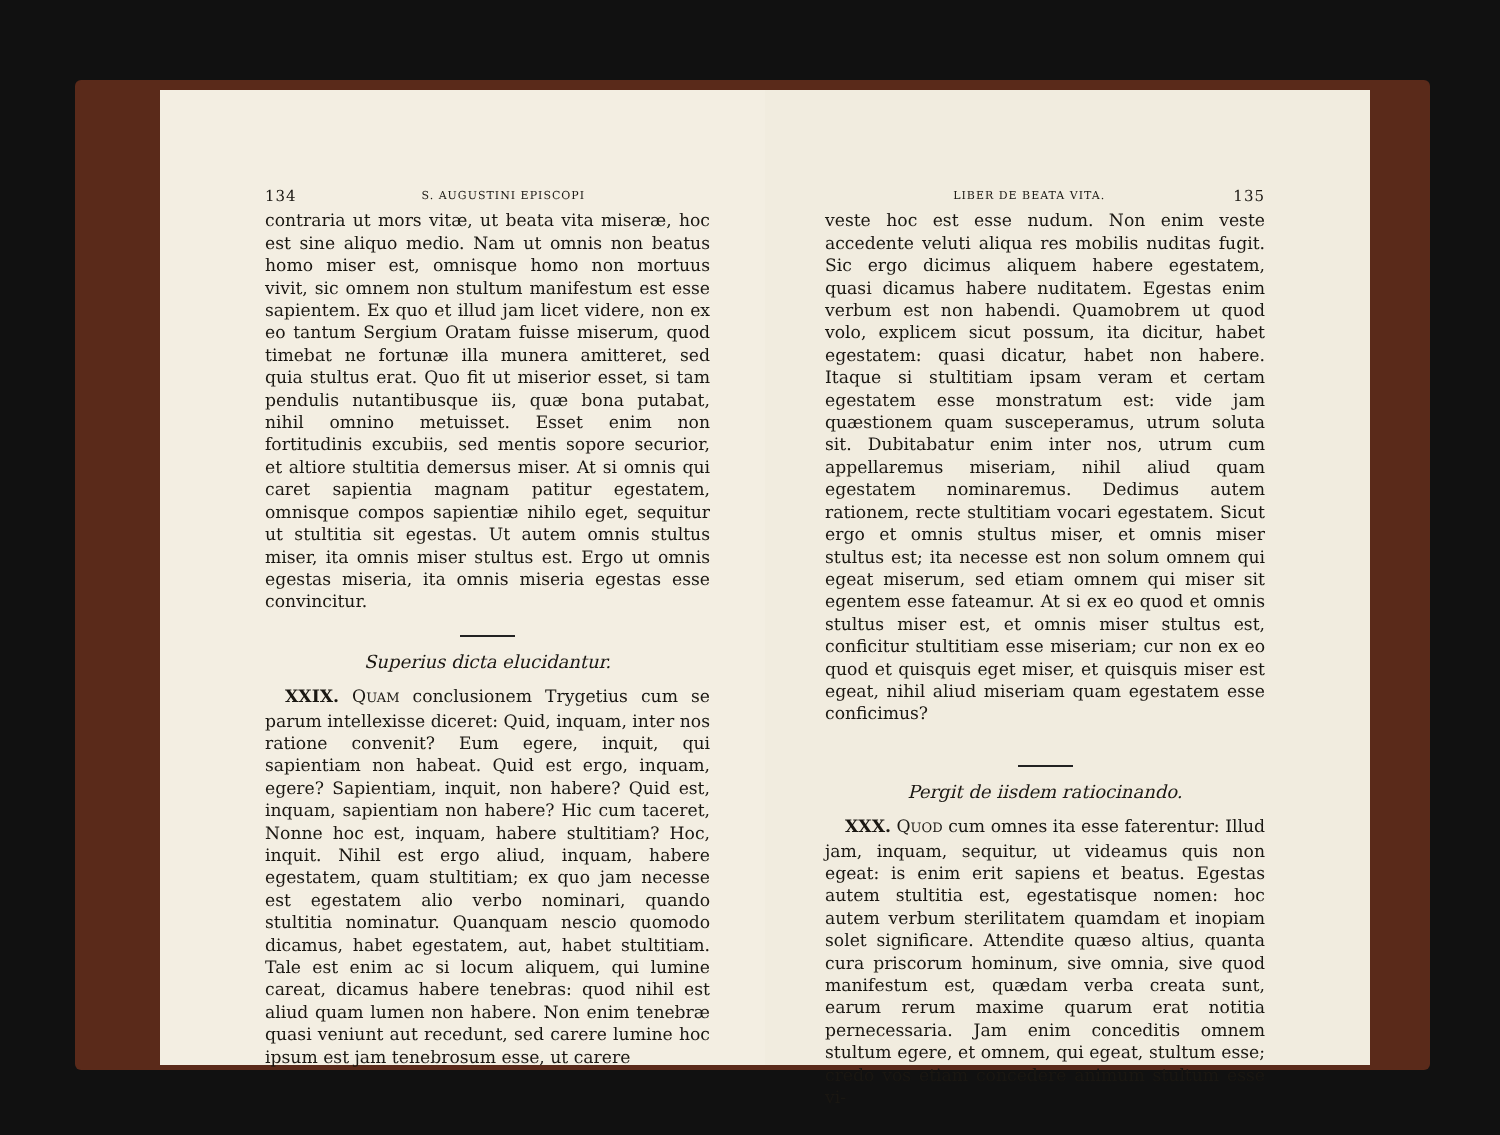134 S. AUGUSTINI EPISCOPI
contraria ut mors vitæ, ut beata vita miseræ, hoc est sine aliquo medio. Nam ut omnis non beatus homo miser est, omnisque homo non mortuus vivit, sic omnem non stultum manifestum est esse sapientem. Ex quo et illud jam licet videre, non ex eo tantum Sergium Oratam fuisse miserum, quod timebat ne fortunæ illa munera amitteret, sed quia stultus erat. Quo fit ut miserior esset, si tam pendulis nutantibusque iis, quæ bona putabat, nihil omnino metuisset. Esset enim non fortitudinis excubiis, sed mentis sopore securior, et altiore stultitia demersus miser. At si omnis qui caret sapientia magnam patitur egestatem, omnisque compos sapientiæ nihilo eget, sequitur ut stultitia sit egestas. Ut autem omnis stultus miser, ita omnis miser stultus est. Ergo ut omnis egestas miseria, ita omnis miseria egestas esse convincitur.
Superius dicta elucidantur.
XXIX. QUAM conclusionem Trygetius cum se parum intellexisse diceret: Quid, inquam, inter nos ratione convenit? Eum egere, inquit, qui sapientiam non habeat. Quid est ergo, inquam, egere? Sapientiam, inquit, non habere? Quid est, inquam, sapientiam non habere? Hic cum taceret, Nonne hoc est, inquam, habere stultitiam? Hoc, inquit. Nihil est ergo aliud, inquam, habere egestatem, quam stultitiam; ex quo jam necesse est egestatem alio verbo nominari, quando stultitia nominatur. Quanquam nescio quomodo dicamus, habet egestatem, aut, habet stultitiam. Tale est enim ac si locum aliquem, qui lumine careat, dicamus habere tenebras: quod nihil est aliud quam lumen non habere. Non enim tenebræ quasi veniunt aut recedunt, sed carere lumine hoc ipsum est jam tenebrosum esse, ut carere
LIBER DE BEATA VITA. 135
veste hoc est esse nudum. Non enim veste accedente veluti aliqua res mobilis nuditas fugit. Sic ergo dicimus aliquem habere egestatem, quasi dicamus habere nuditatem. Egestas enim verbum est non habendi. Quamobrem ut quod volo, explicem sicut possum, ita dicitur, habet egestatem: quasi dicatur, habet non habere. Itaque si stultitiam ipsam veram et certam egestatem esse monstratum est: vide jam quæstionem quam susceperamus, utrum soluta sit. Dubitabatur enim inter nos, utrum cum appellaremus miseriam, nihil aliud quam egestatem nominaremus. Dedimus autem rationem, recte stultitiam vocari egestatem. Sicut ergo et omnis stultus miser, et omnis miser stultus est; ita necesse est non solum omnem qui egeat miserum, sed etiam omnem qui miser sit egentem esse fateamur. At si ex eo quod et omnis stultus miser est, et omnis miser stultus est, conficitur stultitiam esse miseriam; cur non ex eo quod et quisquis eget miser, et quisquis miser est egeat, nihil aliud miseriam quam egestatem esse conficimus?
Pergit de iisdem ratiocinando.
XXX. QUOD cum omnes ita esse faterentur: Illud jam, inquam, sequitur, ut videamus quis non egeat: is enim erit sapiens et beatus. Egestas autem stultitia est, egestatisque nomen: hoc autem verbum sterilitatem quamdam et inopiam solet significare. Attendite quæso altius, quanta cura priscorum hominum, sive omnia, sive quod manifestum est, quædam verba creata sunt, earum rerum maxime quarum erat notitia pernecessaria. Jam enim conceditis omnem stultum egere, et omnem, qui egeat, stultum esse; credo vos etiam concedere animum stultum esse vi-